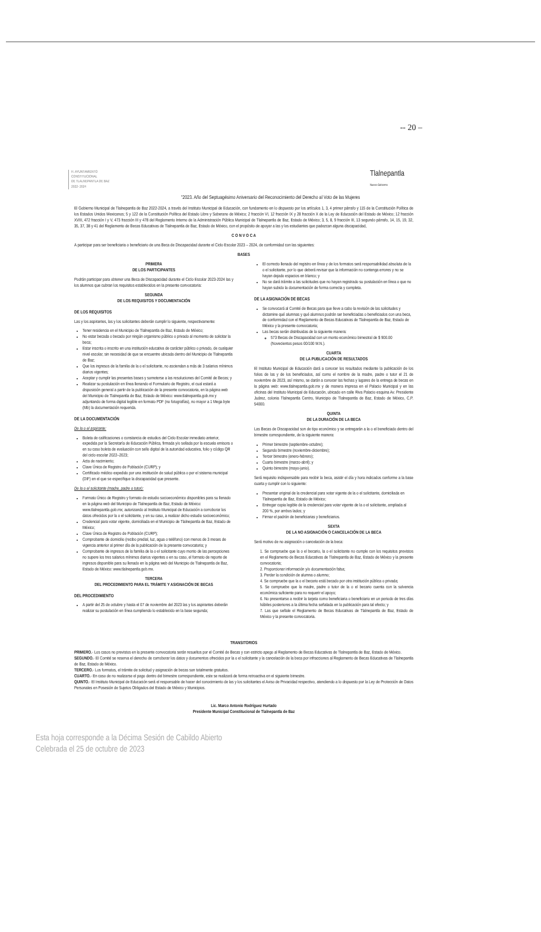-- 20 –
H. AYUNTAMIENTO
CONSTITUCIONAL
DE TLALNEPANTLA DE BAZ
2022- 2024
Tlalnepantla
Nuevo Gobierno
"2023. Año del Septuagésimo Aniversario del Reconocimiento del Derecho al Voto de las Mujeres
El Gobierno Municipal de Tlalnepantla de Baz 2022-2024, a través del Instituto Municipal de Educación, con fundamento en lo dispuesto por los artículos 1, 3, 4 primer párrafo y 115 de la Constitución Política de los Estados Unidos Mexicanos; 5 y 122 de la Constitución Política del Estado Libre y Soberano de México; 2 fracción VI, 12 fracción IX y 28 fracción X de la Ley de Educación del Estado de México; 12 fracción XVIII, 472 fracción I y V, 473 fracción III y 478 del Reglamento Interno de la Administración Pública Municipal de Tlalnepantla de Baz, Estado de México; 3, 5, 8, 9 fracción III, 13 segundo párrafo, 14, 15, 19, 32, 35, 37, 38 y 41 del Reglamento de Becas Educativas de Tlalnepantla de Baz, Estado de México, con el propósito de apoyar a las y los estudiantes que padezcan alguna discapacidad,
C O N V O C A
A participar para ser beneficiaria o beneficiario de una Beca de Discapacidad durante el Ciclo Escolar 2023 – 2024, de conformidad con las siguientes:
BASES
PRIMERA
DE LOS PARTICIPANTES
Podrán participar para obtener una Beca de Discapacidad durante el Ciclo Escolar 2023-2024 las y los alumnos que cubran los requisitos establecidos en la presente convocatoria:
SEGUNDA
DE LOS REQUISITOS Y DOCUMENTACIÓN
DE LOS REQUISITOS
Las y los aspirantes, las y los solicitantes deberán cumplir lo siguiente, respectivamente:
Tener residencia en el Municipio de Tlalnepantla de Baz, Estado de México;
No estar becada o becado por ningún organismo público o privado al momento de solicitar la beca;
Estar inscrita o inscrito en una institución educativa de carácter público o privado, de cualquier nivel escolar, sin necesidad de que se encuentre ubicada dentro del Municipio de Tlalnepantla de Baz;
Que los ingresos de la familia de la o el solicitante, no asciendan a más de 3 salarios mínimos diarios vigentes;
Aceptar y cumplir las presentes bases y someterse a las resoluciones del Comité de Becas; y
Realizar su postulación en línea llenando el Formulario de Registro, el cual estará a disposición general a partir de la publicación de la presente convocatoria, en la página web del Municipio de Tlalnepantla de Baz, Estado de México: www.tlalnepantla.gob.mx y adjuntando de forma digital legible en formato PDF (no fotografías), no mayor a 1 Mega byte (Mb) la documentación requerida.
DE LA DOCUMENTACIÓN
De la o el aspirante:
Boleta de calificaciones o constancia de estudios del Ciclo Escolar inmediato anterior, expedida por la Secretaría de Educación Pública, firmada y/o sellada por la escuela emisora o en su caso boleta de evaluación con sello digital de la autoridad educativa, folio y código QR del ciclo escolar 2022–2023;
Acta de nacimiento;
Clave Única de Registro de Población (CURP); y
Certificado médico expedido por una institución de salud pública o por el sistema municipal (DIF) en el que se especifique la discapacidad que presente.
De la o el solicitante (madre, padre o tutor):
Formato Único de Registro y formato de estudio socioeconómico disponibles para su llenado en la página web del Municipio de Tlalnepantla de Baz, Estado de México: www.tlalnepantla.gob.mx; autorizando al Instituto Municipal de Educación a corroborar los datos ofrecidos por la o el solicitante, y en su caso, a realizar dicho estudio socioeconómico;
Credencial para votar vigente, domiciliada en el Municipio de Tlalnepantla de Baz, Estado de México;
Clave Única de Registro de Población (CURP);
Comprobante de domicilio (recibo predial, luz, agua o teléfono) con menos de 3 meses de vigencia anterior al primer día de la publicación de la presente convocatoria; y
Comprobante de ingresos de la familia de la o el solicitante cuyo monto de las percepciones no supere los tres salarios mínimos diarios vigentes o en su caso, el formato de reporte de ingresos disponible para su llenado en la página web del Municipio de Tlalnepantla de Baz, Estado de México: www.tlalnepantla.gob.mx.
TERCERA
DEL PROCEDIMIENTO PARA EL TRÁMITE Y ASIGNACIÓN DE BECAS
DEL PROCEDIMIENTO
A partir del 25 de octubre y hasta el 07 de noviembre del 2023 las y los aspirantes deberán realizar su postulación en línea cumpliendo lo establecido en la base segunda;
El correcto llenado del registro en línea y de los formatos será responsabilidad absoluta de la o el solicitante, por lo que deberá revisar que la información no contenga errores y no se hayan dejado espacios en blanco; y
No se dará trámite a las solicitudes que no hayan registrado su postulación en línea o que no hayan subido la documentación de forma correcta y completa.
DE LA ASIGNACIÓN DE BECAS
Se convocará al Comité de Becas para que lleve a cabo la revisión de las solicitudes y dictamine qué alumnas y qué alumnos podrán ser beneficiadas o beneficiados con una beca, de conformidad con el Reglamento de Becas Educativas de Tlalnepantla de Baz, Estado de México y la presente convocatoria;
Las becas serán distribuidas de la siguiente manera:
573 Becas de Discapacidad con un monto económico bimestral de $ 900.00 (Novecientos pesos 00/100 M.N.).
CUARTA
DE LA PUBLICACIÓN DE RESULTADOS
El Instituto Municipal de Educación dará a conocer los resultados mediante la publicación de los folios de las y de los beneficiados, así como el nombre de la madre, padre o tutor el 21 de noviembre de 2023, así mismo, se darán a conocer las fechas y lugares de la entrega de becas en la página web: www.tlalnepantla.gob.mx y de manera impresa en el Palacio Municipal y en las oficinas del Instituto Municipal de Educación, ubicado en calle Riva Palacio esquina Av. Presidente Juárez, colonia Tlalnepantla Centro, Municipio de Tlalnepantla de Baz, Estado de México, C.P. 54000.
QUINTA
DE LA DURACIÓN DE LA BECA
Las Becas de Discapacidad son de tipo económico y se entregarán a la o el beneficiado dentro del bimestre correspondiente, de la siguiente manera:
Primer bimestre (septiembre-octubre);
Segundo bimestre (noviembre-diciembre);
Tercer bimestre (enero-febrero);
Cuarto bimestre (marzo-abril); y
Quinto bimestre (mayo-junio).
Será requisito indispensable para recibir la beca, asistir el día y hora indicados conforme a la base cuarta y cumplir con lo siguiente:
Presentar original de la credencial para votar vigente de la o el solicitante, domiciliada en Tlalnepantla de Baz, Estado de México;
Entregar copia legible de la credencial para votar vigente de la o el solicitante, ampliada al 200 %, por ambos lados; y
Firmar el padrón de beneficiarias y beneficiarios.
SEXTA
DE LA NO ASIGNACIÓN O CANCELACIÓN DE LA BECA
Será motivo de no asignación o cancelación de la beca:
1. Se compruebe que la o el becario, la o el solicitante no cumple con los requisitos previstos en el Reglamento de Becas Educativas de Tlalnepantla de Baz, Estado de México y la presente convocatoria;
2. Proporcionar información y/o documentación falsa;
3. Perder la condición de alumna o alumno;
4. Se compruebe que la o el becario está becado por otra institución pública o privada;
5. Se compruebe que la madre, padre o tutor de la o el becario cuenta con la solvencia económica suficiente para no requerir el apoyo;
6. No presentarse a recibir la tarjeta como beneficiaria o beneficiario en un periodo de tres días hábiles posteriores a la última fecha señalada en la publicación para tal efecto; y
7. Las que señale el Reglamento de Becas Educativas de Tlalnepantla de Baz, Estado de México y la presente convocatoria.
TRANSITORIOS
PRIMERO.- Los casos no previstos en la presente convocatoria serán resueltos por el Comité de Becas y con estricto apego al Reglamento de Becas Educativas de Tlalnepantla de Baz, Estado de México.
SEGUNDO.- El Comité se reserva el derecho de corroborar los datos y documentos ofrecidos por la o el solicitante y la cancelación de la beca por infracciones al Reglamento de Becas Educativas de Tlalnepantla de Baz, Estado de México.
TERCERO.- Los formatos, el trámite de solicitud y asignación de becas son totalmente gratuitos.
CUARTO.- En caso de no realizarse el pago dentro del bimestre correspondiente, este se realizará de forma retroactiva en el siguiente bimestre.
QUINTO.- El Instituto Municipal de Educación será el responsable de hacer del conocimiento de las y los solicitantes el Aviso de Privacidad respectivo, atendiendo a lo dispuesto por la Ley de Protección de Datos Personales en Posesión de Sujetos Obligados del Estado de México y Municipios.
Lic. Marco Antonio Rodríguez Hurtado
Presidente Municipal Constitucional de Tlalnepantla de Baz
Esta hoja corresponde a la Décima Sesión de Cabildo Abierto
Celebrada el 25 de octubre de 2023